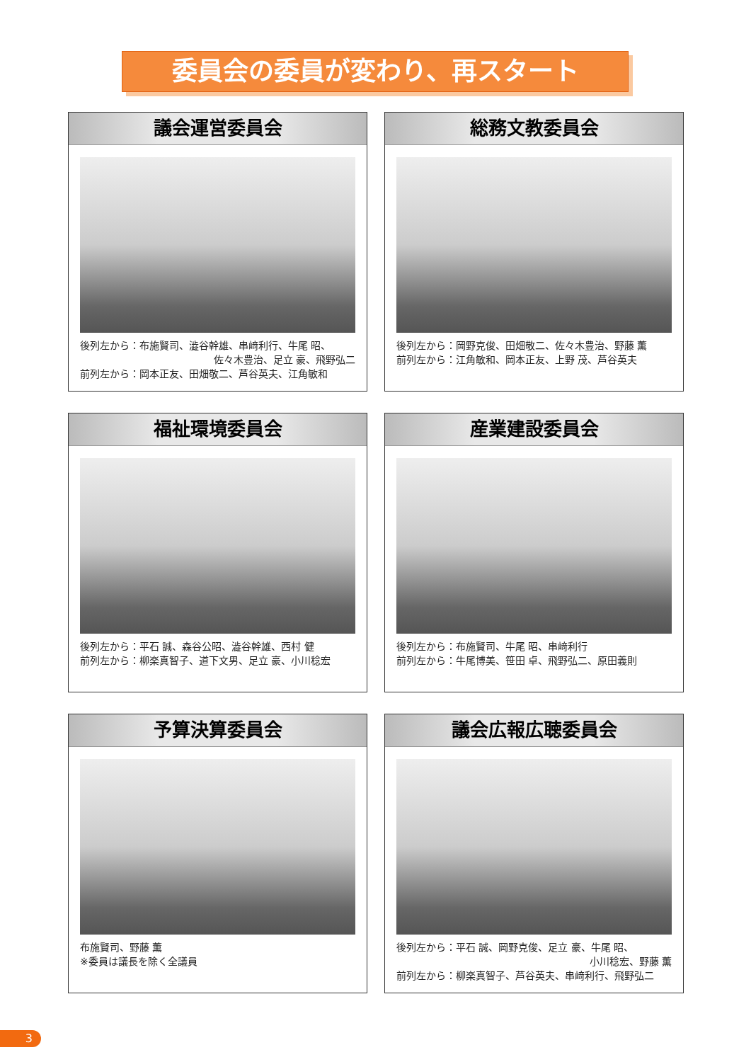委員会の委員が変わり、再スタート
議会運営委員会
後列左から：布施賢司、澁谷幹雄、串﨑利行、牛尾 昭、
佐々木豊治、足立 豪、飛野弘二
前列左から：岡本正友、田畑敬二、芦谷英夫、江角敏和
総務文教委員会
後列左から：岡野克俊、田畑敬二、佐々木豊治、野藤 薫
前列左から：江角敏和、岡本正友、上野 茂、芦谷英夫
福祉環境委員会
後列左から：平石 誠、森谷公昭、澁谷幹雄、西村 健
前列左から：柳楽真智子、道下文男、足立 豪、小川稔宏
産業建設委員会
後列左から：布施賢司、牛尾 昭、串﨑利行
前列左から：牛尾博美、笹田 卓、飛野弘二、原田義則
予算決算委員会
布施賢司、野藤 薫
※委員は議長を除く全議員
議会広報広聴委員会
後列左から：平石 誠、岡野克俊、足立 豪、牛尾 昭、
小川稔宏、野藤 薫
前列左から：柳楽真智子、芦谷英夫、串﨑利行、飛野弘二
3